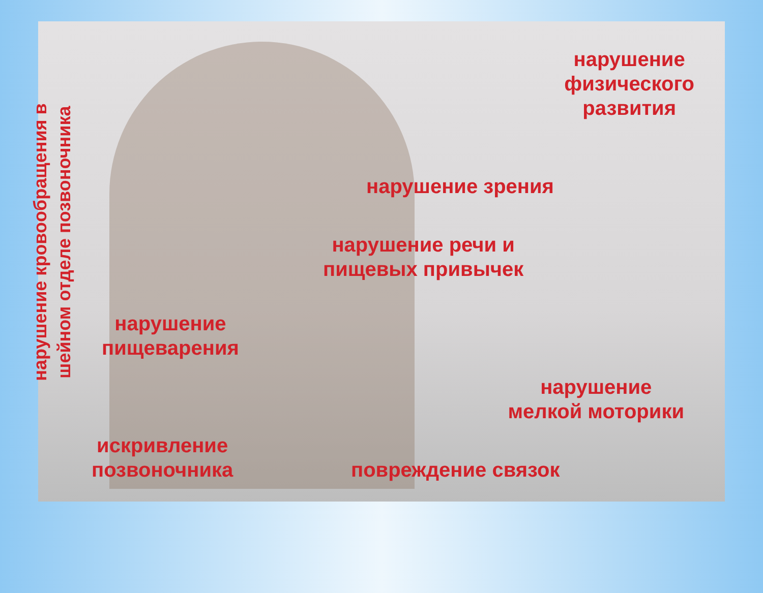нарушение кровообращения в
шейном отделе позвоночника
нарушение
физического
развития
нарушение зрения
нарушение речи и
пищевых привычек
нарушение
пищеварения
нарушение
мелкой моторики
искривление
позвоночника
повреждение связок